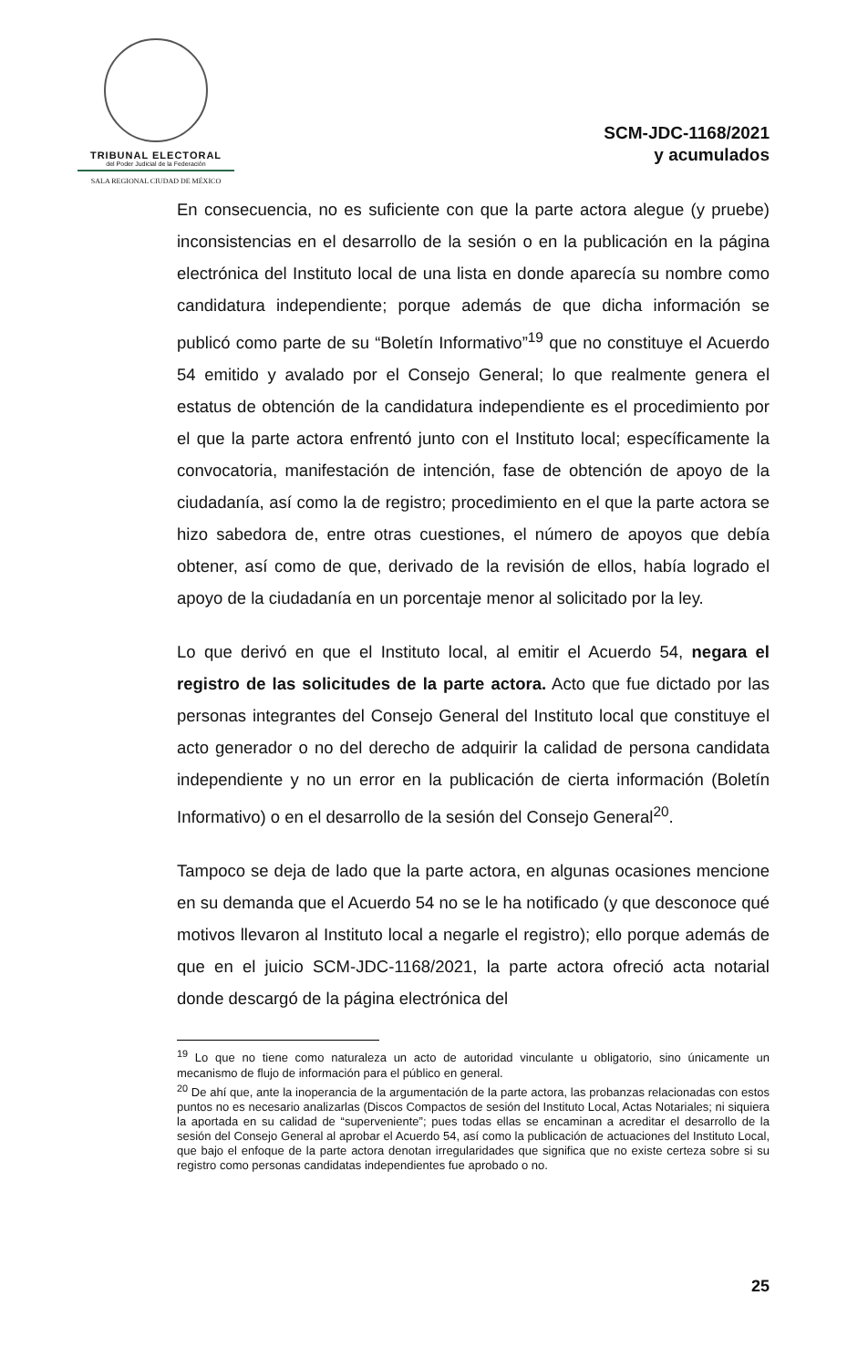TRIBUNAL ELECTORAL
del Poder Judicial de la Federación
SALA REGIONAL CIUDAD DE MÉXICO
SCM-JDC-1168/2021
y acumulados
En consecuencia, no es suficiente con que la parte actora alegue (y pruebe) inconsistencias en el desarrollo de la sesión o en la publicación en la página electrónica del Instituto local de una lista en donde aparecía su nombre como candidatura independiente; porque además de que dicha información se publicó como parte de su “Boletín Informativo”<sup>19</sup> que no constituye el Acuerdo 54 emitido y avalado por el Consejo General; lo que realmente genera el estatus de obtención de la candidatura independiente es el procedimiento por el que la parte actora enfrentó junto con el Instituto local; específicamente la convocatoria, manifestación de intención, fase de obtención de apoyo de la ciudadanía, así como la de registro; procedimiento en el que la parte actora se hizo sabedora de, entre otras cuestiones, el número de apoyos que debía obtener, así como de que, derivado de la revisión de ellos, había logrado el apoyo de la ciudadanía en un porcentaje menor al solicitado por la ley.
Lo que derivó en que el Instituto local, al emitir el Acuerdo 54, negara el registro de las solicitudes de la parte actora. Acto que fue dictado por las personas integrantes del Consejo General del Instituto local que constituye el acto generador o no del derecho de adquirir la calidad de persona candidata independiente y no un error en la publicación de cierta información (Boletín Informativo) o en el desarrollo de la sesión del Consejo General<sup>20</sup>.
Tampoco se deja de lado que la parte actora, en algunas ocasiones mencione en su demanda que el Acuerdo 54 no se le ha notificado (y que desconoce qué motivos llevaron al Instituto local a negarle el registro); ello porque además de que en el juicio SCM-JDC-1168/2021, la parte actora ofreció acta notarial donde descargó de la página electrónica del
<sup>19</sup> Lo que no tiene como naturaleza un acto de autoridad vinculante u obligatorio, sino únicamente un mecanismo de flujo de información para el público en general.
<sup>20</sup> De ahí que, ante la inoperancia de la argumentación de la parte actora, las probanzas relacionadas con estos puntos no es necesario analizarlas (Discos Compactos de sesión del Instituto Local, Actas Notariales; ni siquiera la aportada en su calidad de “superveniente”; pues todas ellas se encaminan a acreditar el desarrollo de la sesión del Consejo General al aprobar el Acuerdo 54, así como la publicación de actuaciones del Instituto Local, que bajo el enfoque de la parte actora denotan irregularidades que significa que no existe certeza sobre si su registro como personas candidatas independientes fue aprobado o no.
25